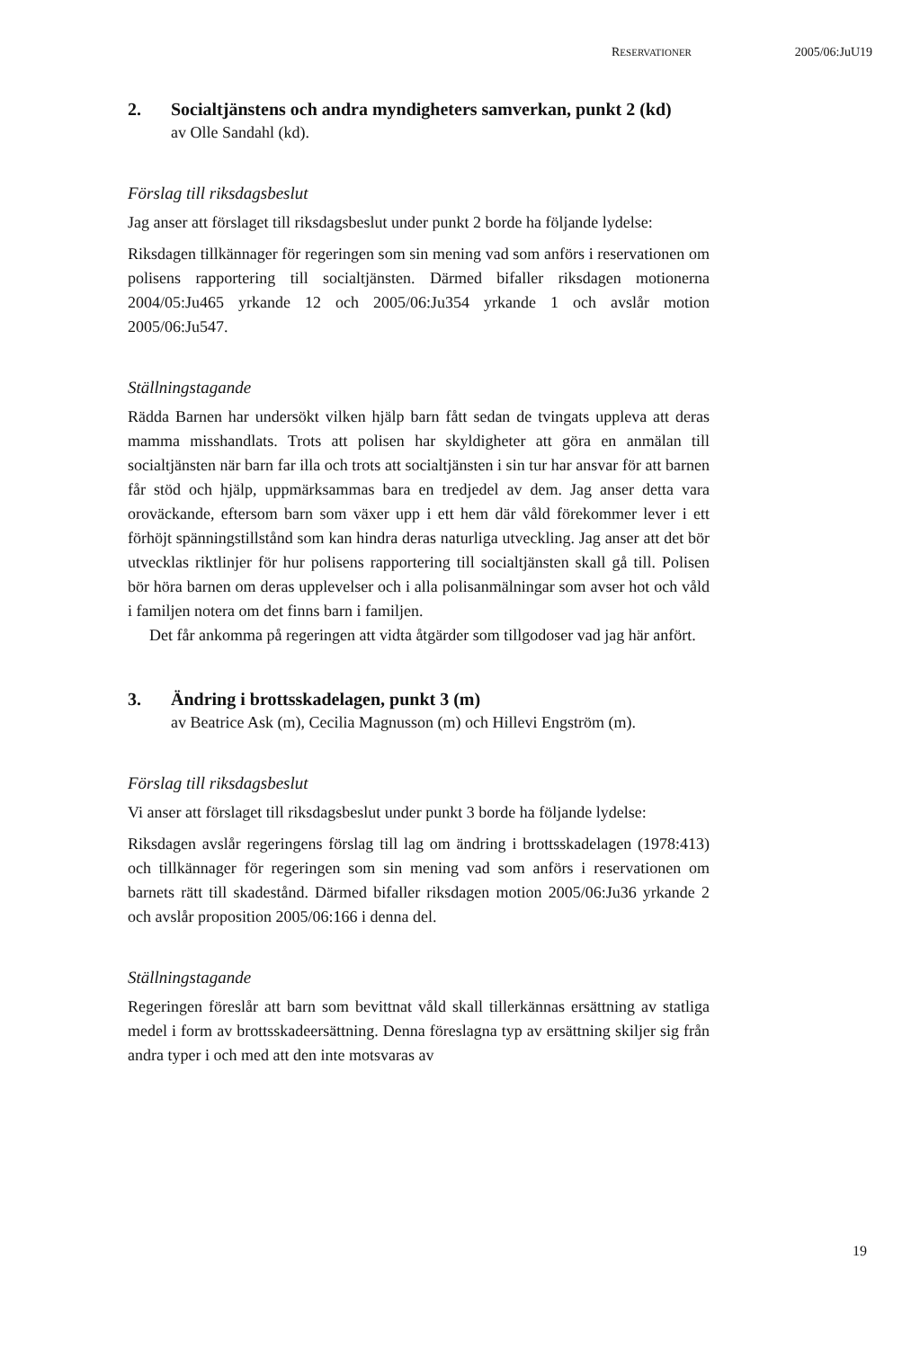RESERVATIONER 2005/06:JuU19
2. Socialtjänstens och andra myndigheters samverkan, punkt 2 (kd)
av Olle Sandahl (kd).
Förslag till riksdagsbeslut
Jag anser att förslaget till riksdagsbeslut under punkt 2 borde ha följande lydelse:
Riksdagen tillkännager för regeringen som sin mening vad som anförs i reservationen om polisens rapportering till socialtjänsten. Därmed bifaller riksdagen motionerna 2004/05:Ju465 yrkande 12 och 2005/06:Ju354 yrkande 1 och avslår motion 2005/06:Ju547.
Ställningstagande
Rädda Barnen har undersökt vilken hjälp barn fått sedan de tvingats uppleva att deras mamma misshandlats. Trots att polisen har skyldigheter att göra en anmälan till socialtjänsten när barn far illa och trots att socialtjänsten i sin tur har ansvar för att barnen får stöd och hjälp, uppmärksammas bara en tredjedel av dem. Jag anser detta vara oroväckande, eftersom barn som växer upp i ett hem där våld förekommer lever i ett förhöjt spänningstillstånd som kan hindra deras naturliga utveckling. Jag anser att det bör utvecklas riktlinjer för hur polisens rapportering till socialtjänsten skall gå till. Polisen bör höra barnen om deras upplevelser och i alla polisanmälningar som avser hot och våld i familjen notera om det finns barn i familjen.
Det får ankomma på regeringen att vidta åtgärder som tillgodoser vad jag här anfört.
3. Ändring i brottsskadelagen, punkt 3 (m)
av Beatrice Ask (m), Cecilia Magnusson (m) och Hillevi Engström (m).
Förslag till riksdagsbeslut
Vi anser att förslaget till riksdagsbeslut under punkt 3 borde ha följande lydelse:
Riksdagen avslår regeringens förslag till lag om ändring i brottsskadelagen (1978:413) och tillkännager för regeringen som sin mening vad som anförs i reservationen om barnets rätt till skadestånd. Därmed bifaller riksdagen motion 2005/06:Ju36 yrkande 2 och avslår proposition 2005/06:166 i denna del.
Ställningstagande
Regeringen föreslår att barn som bevittnat våld skall tillerkännas ersättning av statliga medel i form av brottsskadeersättning. Denna föreslagna typ av ersättning skiljer sig från andra typer i och med att den inte motsvaras av
19